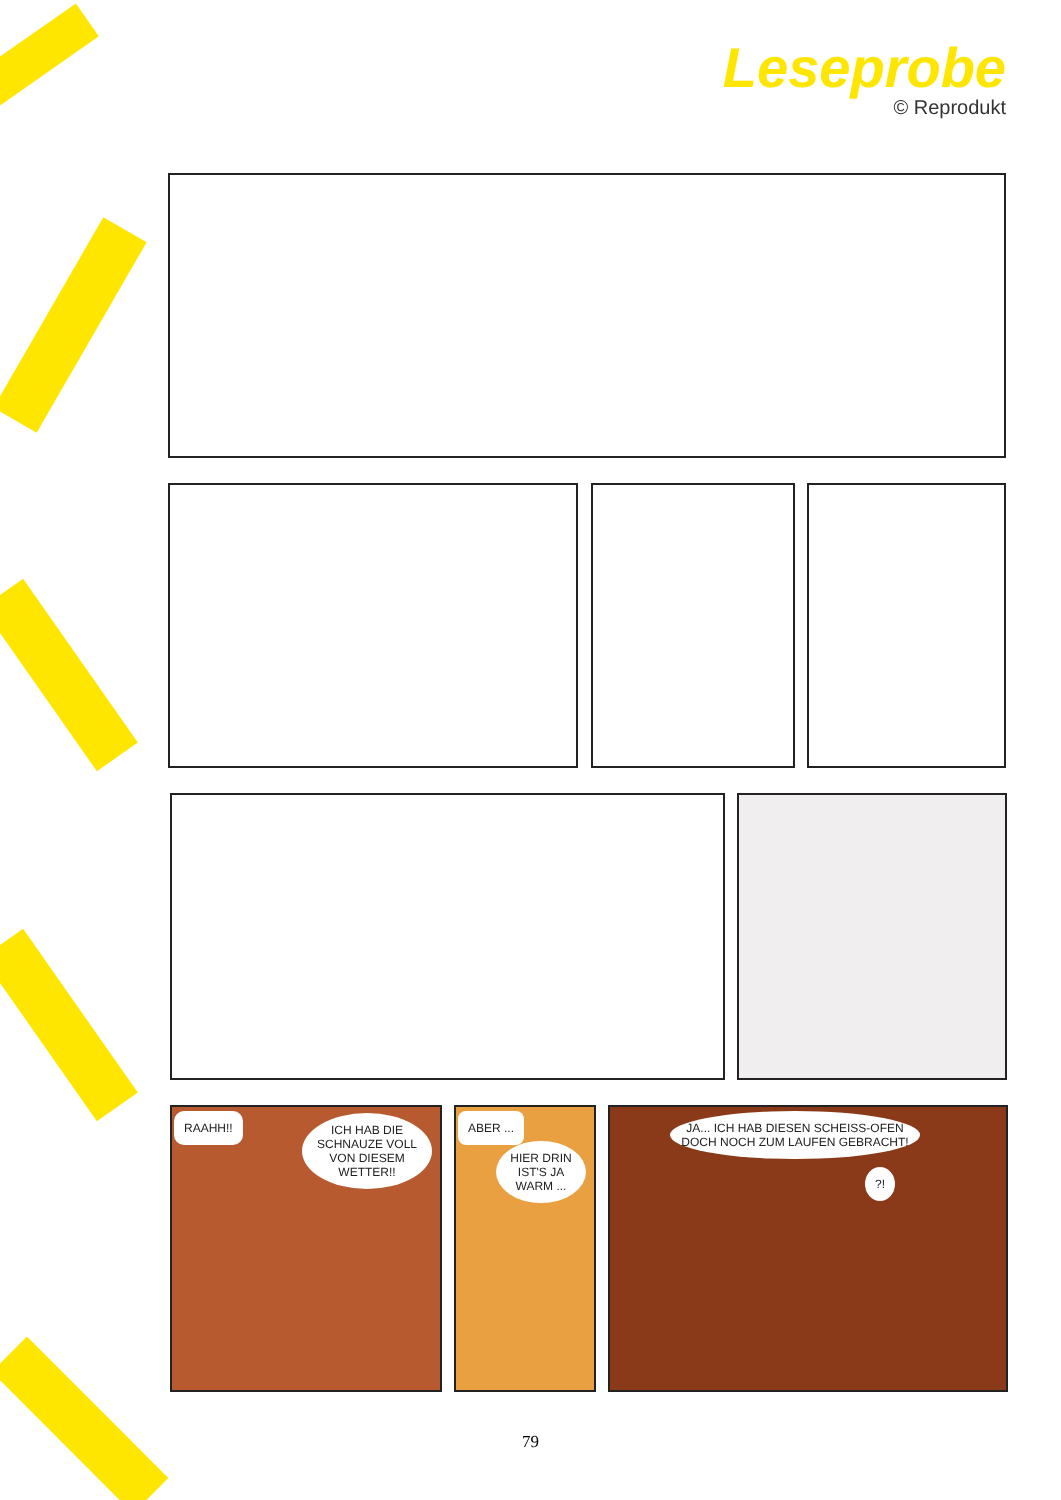Leseprobe
© Reprodukt
RAAHH!!
ICH HAB DIE SCHNAUZE VOLL VON DIESEM WETTER!!
ABER ...
HIER DRIN IST'S JA WARM ...
JA... ICH HAB DIESEN SCHEISS-OFEN DOCH NOCH ZUM LAUFEN GEBRACHT!
?!
79